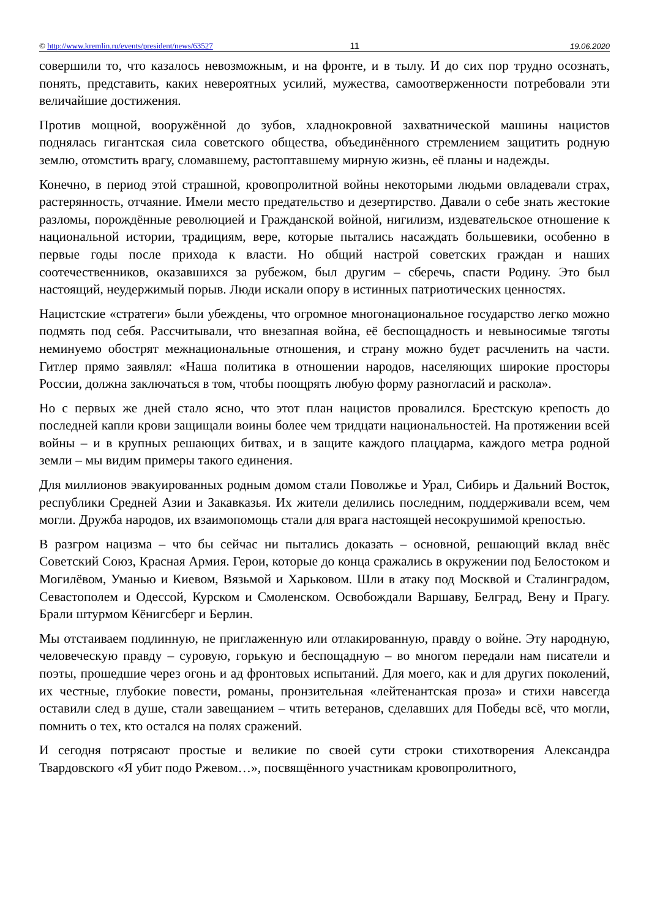© http://www.kremlin.ru/events/president/news/63527 11 19.06.2020
совершили то, что казалось невозможным, и на фронте, и в тылу. И до сих пор трудно осознать, понять, представить, каких невероятных усилий, мужества, самоотверженности потребовали эти величайшие достижения.
Против мощной, вооружённой до зубов, хладнокровной захватнической машины нацистов поднялась гигантская сила советского общества, объединённого стремлением защитить родную землю, отомстить врагу, сломавшему, растоптавшему мирную жизнь, её планы и надежды.
Конечно, в период этой страшной, кровопролитной войны некоторыми людьми овладевали страх, растерянность, отчаяние. Имели место предательство и дезертирство. Давали о себе знать жестокие разломы, порождённые революцией и Гражданской войной, нигилизм, издевательское отношение к национальной истории, традициям, вере, которые пытались насаждать большевики, особенно в первые годы после прихода к власти. Но общий настрой советских граждан и наших соотечественников, оказавшихся за рубежом, был другим – сберечь, спасти Родину. Это был настоящий, неудержимый порыв. Люди искали опору в истинных патриотических ценностях.
Нацистские «стратеги» были убеждены, что огромное многонациональное государство легко можно подмять под себя. Рассчитывали, что внезапная война, её беспощадность и невыносимые тяготы неминуемо обострят межнациональные отношения, и страну можно будет расчленить на части. Гитлер прямо заявлял: «Наша политика в отношении народов, населяющих широкие просторы России, должна заключаться в том, чтобы поощрять любую форму разногласий и раскола».
Но с первых же дней стало ясно, что этот план нацистов провалился. Брестскую крепость до последней капли крови защищали воины более чем тридцати национальностей. На протяжении всей войны – и в крупных решающих битвах, и в защите каждого плацдарма, каждого метра родной земли – мы видим примеры такого единения.
Для миллионов эвакуированных родным домом стали Поволжье и Урал, Сибирь и Дальний Восток, республики Средней Азии и Закавказья. Их жители делились последним, поддерживали всем, чем могли. Дружба народов, их взаимопомощь стали для врага настоящей несокрушимой крепостью.
В разгром нацизма – что бы сейчас ни пытались доказать – основной, решающий вклад внёс Советский Союз, Красная Армия. Герои, которые до конца сражались в окружении под Белостоком и Могилёвом, Уманью и Киевом, Вязьмой и Харьковом. Шли в атаку под Москвой и Сталинградом, Севастополем и Одессой, Курском и Смоленском. Освобождали Варшаву, Белград, Вену и Прагу. Брали штурмом Кёнигсберг и Берлин.
Мы отстаиваем подлинную, не приглаженную или отлакированную, правду о войне. Эту народную, человеческую правду – суровую, горькую и беспощадную – во многом передали нам писатели и поэты, прошедшие через огонь и ад фронтовых испытаний. Для моего, как и для других поколений, их честные, глубокие повести, романы, пронзительная «лейтенантская проза» и стихи навсегда оставили след в душе, стали завещанием – чтить ветеранов, сделавших для Победы всё, что могли, помнить о тех, кто остался на полях сражений.
И сегодня потрясают простые и великие по своей сути строки стихотворения Александра Твардовского «Я убит подо Ржевом…», посвящённого участникам кровопролитного,